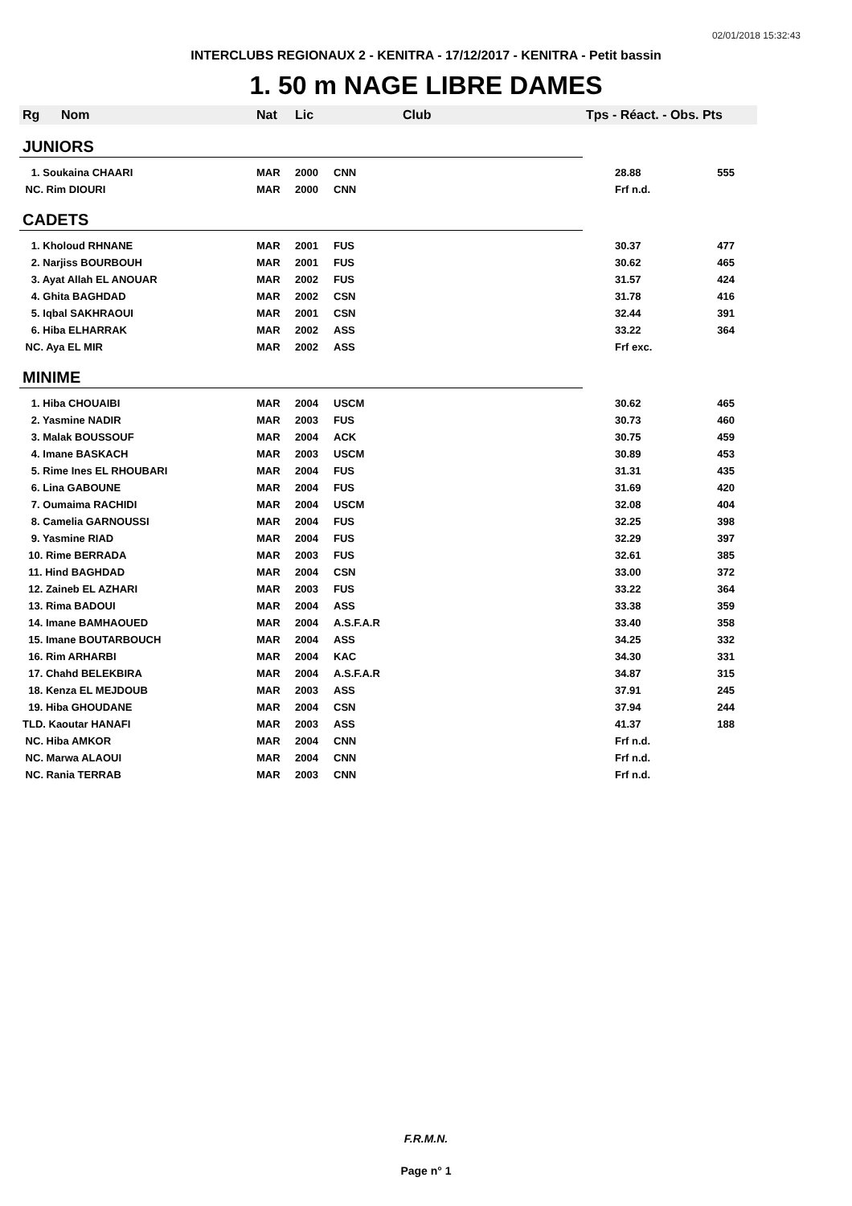02/01/2018 15:32:43
INTERCLUBS REGIONAUX 2 - KENITRA - 17/12/2017 - KENITRA - Petit bassin
1. 50 m NAGE LIBRE DAMES
| Rg | Nom | Nat | Lic | Club | Tps - Réact. - Obs. Pts | |
| --- | --- | --- | --- | --- | --- | --- |
| JUNIORS | | | | | | |
| 1. Soukaina CHAARI | | MAR | 2000 | CNN | 28.88 | 555 |
| NC. Rim DIOURI | | MAR | 2000 | CNN | Frf n.d. | |
| CADETS | | | | | | |
| 1. Kholoud RHNANE | | MAR | 2001 | FUS | 30.37 | 477 |
| 2. Narjiss BOURBOUH | | MAR | 2001 | FUS | 30.62 | 465 |
| 3. Ayat Allah EL ANOUAR | | MAR | 2002 | FUS | 31.57 | 424 |
| 4. Ghita BAGHDAD | | MAR | 2002 | CSN | 31.78 | 416 |
| 5. Iqbal SAKHRAOUI | | MAR | 2001 | CSN | 32.44 | 391 |
| 6. Hiba ELHARRAK | | MAR | 2002 | ASS | 33.22 | 364 |
| NC. Aya EL MIR | | MAR | 2002 | ASS | Frf exc. | |
| MINIME | | | | | | |
| 1. Hiba CHOUAIBI | | MAR | 2004 | USCM | 30.62 | 465 |
| 2. Yasmine NADIR | | MAR | 2003 | FUS | 30.73 | 460 |
| 3. Malak BOUSSOUF | | MAR | 2004 | ACK | 30.75 | 459 |
| 4. Imane BASKACH | | MAR | 2003 | USCM | 30.89 | 453 |
| 5. Rime Ines EL RHOUBARI | | MAR | 2004 | FUS | 31.31 | 435 |
| 6. Lina GABOUNE | | MAR | 2004 | FUS | 31.69 | 420 |
| 7. Oumaima RACHIDI | | MAR | 2004 | USCM | 32.08 | 404 |
| 8. Camelia GARNOUSSI | | MAR | 2004 | FUS | 32.25 | 398 |
| 9. Yasmine RIAD | | MAR | 2004 | FUS | 32.29 | 397 |
| 10. Rime BERRADA | | MAR | 2003 | FUS | 32.61 | 385 |
| 11. Hind BAGHDAD | | MAR | 2004 | CSN | 33.00 | 372 |
| 12. Zaineb EL AZHARI | | MAR | 2003 | FUS | 33.22 | 364 |
| 13. Rima BADOUI | | MAR | 2004 | ASS | 33.38 | 359 |
| 14. Imane BAMHAOUED | | MAR | 2004 | A.S.F.A.R | 33.40 | 358 |
| 15. Imane BOUTARBOUCH | | MAR | 2004 | ASS | 34.25 | 332 |
| 16. Rim ARHARBI | | MAR | 2004 | KAC | 34.30 | 331 |
| 17. Chahd BELEKBIRA | | MAR | 2004 | A.S.F.A.R | 34.87 | 315 |
| 18. Kenza EL MEJDOUB | | MAR | 2003 | ASS | 37.91 | 245 |
| 19. Hiba GHOUDANE | | MAR | 2004 | CSN | 37.94 | 244 |
| TLD. Kaoutar HANAFI | | MAR | 2003 | ASS | 41.37 | 188 |
| NC. Hiba AMKOR | | MAR | 2004 | CNN | Frf n.d. | |
| NC. Marwa ALAOUI | | MAR | 2004 | CNN | Frf n.d. | |
| NC. Rania TERRAB | | MAR | 2003 | CNN | Frf n.d. | |
F.R.M.N.
Page n° 1